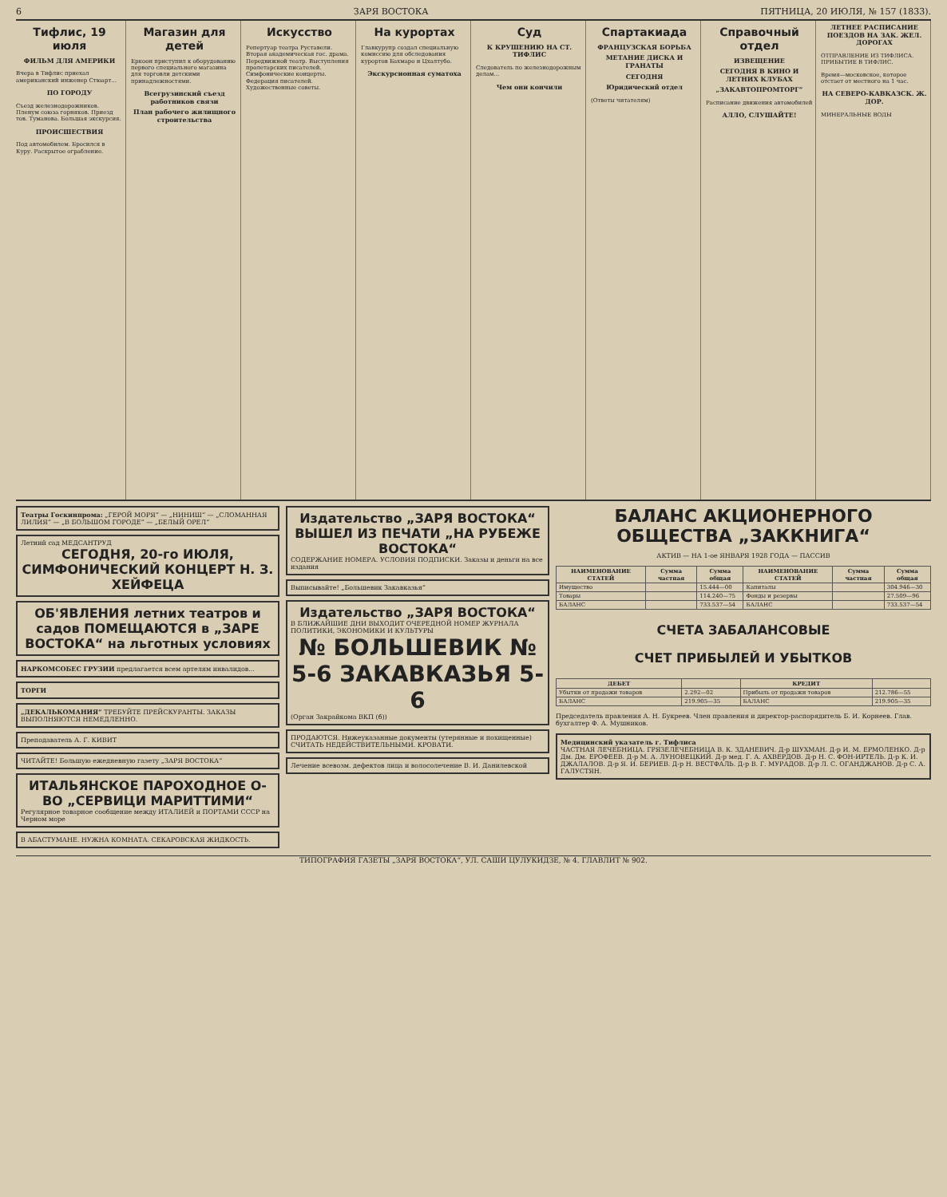6 ЗАРЯ ВОСТОКА ПЯТНИЦА, 20 ИЮЛЯ, № 157 (1833).
Тифлис, 19 июля
ФИЛЬМ ДЛЯ АМЕРИКИ
Вчера в Тифлис приехал американский инженер Стюарт...
ПО ГОРОДУ
Съезд железнодорожников. Пленум союза горняков. Приезд тов. Туманова. Большая экскурсия.
ПРОИСШЕСТВИЯ
Под автомобилем. Бросился в Куру. Раскрытое ограбление.
Магазин для детей
Еркоон приступил к оборудованию первого специального магазина для торговли детскими принадлежностями.
Всегрузинский съезд работников связи
План рабочего жилищного строительства
Искусство
Репертуар театра Руставели. Вторая академическая гос. драма. Передвижной театр. Выступления пролетарских писателей. Симфонические концерты. Федерация писателей. Художественные советы.
На курортах
Главкурупр создал специальную комиссию для обследования курортов Бахмаро и Цхалтубо.
Экскурсионная суматоха
Суд
К КРУШЕНИЮ НА СТ. ТИФЛИС
Следователь по железнодорожным делам...
Чем они кончили
Спартакиада
ФРАНЦУЗСКАЯ БОРЬБА
МЕТАНИЕ ДИСКА И ГРАНАТЫ
СЕГОДНЯ
Юридический отдел
(Ответы читателям)
Справочный отдел
ИЗВЕЩЕНИЕ
СЕГОДНЯ В КИНО И ЛЕТНИХ КЛУБАХ
„ЗАКАВТОПРОМТОРГ“
Расписание движения автомобилей
АЛЛО, СЛУШАЙТЕ!
ЛЕТНЕЕ РАСПИСАНИЕ ПОЕЗДОВ НА ЗАК. ЖЕЛ. ДОРОГАХ
ОТПРАВЛЕНИЕ ИЗ ТИФЛИСА. ПРИБЫТИЕ В ТИФЛИС.
Время—московское, которое отстает от местного на 1 час.
НА СЕВЕРО-КАВКАЗСК. Ж. ДОР.
МИНЕРАЛЬНЫЕ ВОДЫ
Театры Госкинпрома: „ГЕРОЙ МОРЯ“ — „НИНИШ“ — „СЛОМАННАЯ ЛИЛИЯ“ — „В БОЛЬШОМ ГОРОДЕ“ — „БЕЛЫЙ ОРЕЛ“
Летний сад МЕДСАНТРУД
СЕГОДНЯ, 20-го ИЮЛЯ, СИМФОНИЧЕСКИЙ КОНЦЕРТ Н. З. ХЕЙФЕЦА
ОБ'ЯВЛЕНИЯ летних театров и садов ПОМЕЩАЮТСЯ в „ЗАРЕ ВОСТОКА“ на льготных условиях
НАРКОМСОБЕС ГРУЗИИ предлагается всем артелям инвалидов...
ТОРГИ
„ДЕКАЛЬКОМАНИЯ“ ТРЕБУЙТЕ ПРЕЙСКУРАНТЫ. ЗАКАЗЫ ВЫПОЛНЯЮТСЯ НЕМЕДЛЕННО.
Преподаватель А. Г. КИВИТ
ЧИТАЙТЕ! Большую ежедневную газету „ЗАРЯ ВОСТОКА“
ИТАЛЬЯНСКОЕ ПАРОХОДНОЕ О-ВО „СЕРВИЦИ МАРИТТИМИ“
Регулярное товарное сообщение между ИТАЛИЕЙ и ПОРТАМИ СССР на Черном море
В АБАСТУМАНЕ. НУЖНА КОМНАТА. СЕКАРОВСКАЯ ЖИДКОСТЬ.
Издательство „ЗАРЯ ВОСТОКА“ ВЫШЕЛ ИЗ ПЕЧАТИ „НА РУБЕЖЕ ВОСТОКА“
СОДЕРЖАНИЕ НОМЕРА. УСЛОВИЯ ПОДПИСКИ. Заказы и деньги на все издания
Выписывайте! „Большевик Закавказья“
Издательство „ЗАРЯ ВОСТОКА“
В БЛИЖАЙШИЕ ДНИ ВЫХОДИТ ОЧЕРЕДНОЙ НОМЕР ЖУРНАЛА ПОЛИТИКИ, ЭКОНОМИКИ И КУЛЬТУРЫ
№ БОЛЬШЕВИК № 5-6 ЗАКАВКАЗЬЯ 5-6
(Орган Закрайкома ВКП (б))
ПРОДАЮТСЯ. Нижеуказанные документы (утерянные и похищенные) СЧИТАТЬ НЕДЕЙСТВИТЕЛЬНЫМИ. КРОВАТИ.
Лечение всевозм. дефектов лица и волосолечение В. И. Данилевской
БАЛАНС АКЦИОНЕРНОГО ОБЩЕСТВА „ЗАККНИГА“
АКТИВ — НА 1-ое ЯНВАРЯ 1928 ГОДА — ПАССИВ
| НАИМЕНОВАНИЕ СТАТЕЙ | Сумма частная | Сумма общая | НАИМЕНОВАНИЕ СТАТЕЙ | Сумма частная | Сумма общая |
| --- | --- | --- | --- | --- | --- |
| Имущество | | 15.444—00 | Капиталы | | 304.946—30 |
| Товары | | 114.240—75 | Фонды и резервы | | 27.509—96 |
| БАЛАНС | | 733.537—54 | БАЛАНС | | 733.537—54 |
СЧЕТА ЗАБАЛАНСОВЫЕ
СЧЕТ ПРИБЫЛЕЙ И УБЫТКОВ
| ДЕБЕТ | | КРЕДИТ | |
| --- | --- | --- | --- |
| Убытки от продажи товаров | 2.292—02 | Прибыль от продажи товаров | 212.786—55 |
| БАЛАНС | 219.905—35 | БАЛАНС | 219.905—35 |
Председатель правления А. Н. Букреев. Член правления и директор-распорядитель Б. И. Корнеев. Глав. бухгалтер Ф. А. Мушников.
Медицинский указатель г. Тифлиса
ЧАСТНАЯ ЛЕЧЕБНИЦА. ГРЯЗЕЛЕЧЕБНИЦА В. К. ЗДАНЕВИЧ. Д-р ШУХМАН. Д-р И. М. ЕРМОЛЕНКО. Д-р Дм. Дм. ЕРОФЕЕВ. Д-р М. А. ЛУНОВЕЦКИЙ. Д-р мед. Г. А. АХВЕРДОВ. Д-р Н. С. ФОН-ИРТЕЛЬ. Д-р К. И. ДЖАЛАЛОВ. Д-р Я. И. БЕРИЕВ. Д-р Н. ВЕСТФАЛЬ. Д-р В. Г. МУРАДОВ. Д-р Л. С. ОГАНДЖАНОВ. Д-р С. А. ГАЛУСТЯН.
ТИПОГРАФИЯ ГАЗЕТЫ „ЗАРЯ ВОСТОКА“, УЛ. САШИ ЦУЛУКИДЗЕ, № 4. ГЛАВЛИТ № 902.